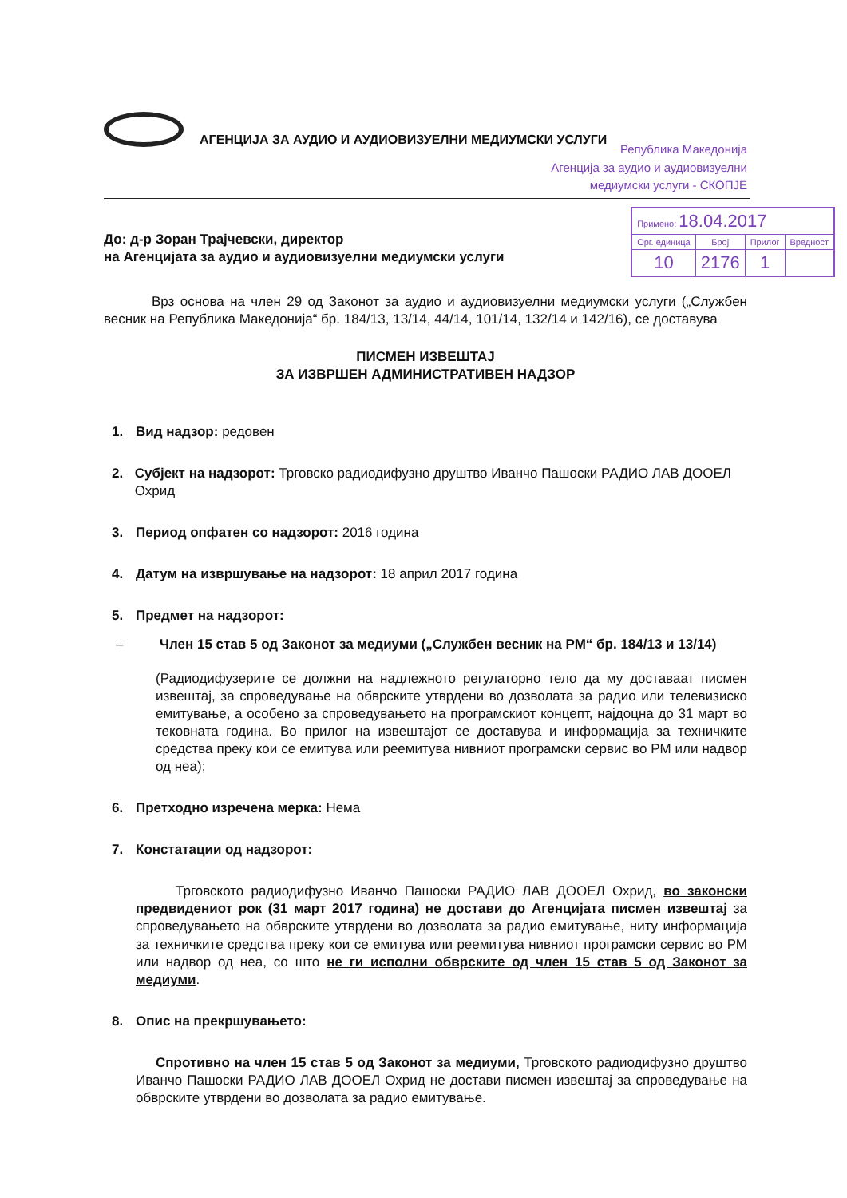АГЕНЦИЈА ЗА АУДИО И АУДИОВИЗУЕЛНИ МЕДИУМСКИ УСЛУГИ
Република Македонија
Агенција за аудио и аудиовизуелни
медиумски услуги - СКОПЈЕ
До: д-р Зоран Трајчевски, директор
на Агенцијата за аудио и аудиовизуелни медиумски услуги
| Примено: 18.04.2017 | | | |
| Орг. единица | Број | Прилог | Вредност |
| 10 | 2176 | 1 | |
Врз основа на член 29 од Законот за аудио и аудиовизуелни медиумски услуги („Службен весник на Република Македонија“ бр. 184/13, 13/14, 44/14, 101/14, 132/14 и 142/16), се доставува
ПИСМЕН ИЗВЕШТАЈ
ЗА ИЗВРШЕН АДМИНИСТРАТИВЕН НАДЗОР
1. Вид надзор: редовен
2. Субјект на надзорот: Трговско радиодифузно друштво Иванчо Пашоски РАДИО ЛАВ ДООЕЛ Охрид
3. Период опфатен со надзорот: 2016 година
4. Датум на извршување на надзорот: 18 април 2017 година
5. Предмет на надзорот:
– Член 15 став 5 од Законот за медиуми („Службен весник на РМ“ бр. 184/13 и 13/14)
(Радиодифузерите се должни на надлежното регулаторно тело да му доставаат писмен извештај, за спроведување на обврските утврдени во дозволата за радио или телевизиско емитување, а особено за спроведувањето на програмскиот концепт, најдоцна до 31 март во тековната година. Во прилог на извештајот се доставува и информација за техничките средства преку кои се емитува или реемитува нивниот програмски сервис во РМ или надвор од неа);
6. Претходно изречена мерка: Нема
7. Констатации од надзорот:
Трговското радиодифузно Иванчо Пашоски РАДИО ЛАВ ДООЕЛ Охрид, во законски предвидениот рок (31 март 2017 година) не достави до Агенцијата писмен извештај за спроведувањето на обврските утврдени во дозволата за радио емитување, ниту информација за техничките средства преку кои се емитува или реемитува нивниот програмски сервис во РМ или надвор од неа, со што не ги исполни обврските од член 15 став 5 од Законот за медиуми.
8. Опис на прекршувањето:
Спротивно на член 15 став 5 од Законот за медиуми, Трговското радиодифузно друштво Иванчо Пашоски РАДИО ЛАВ ДООЕЛ Охрид не достави писмен извештај за спроведување на обврските утврдени во дозволата за радио емитување.